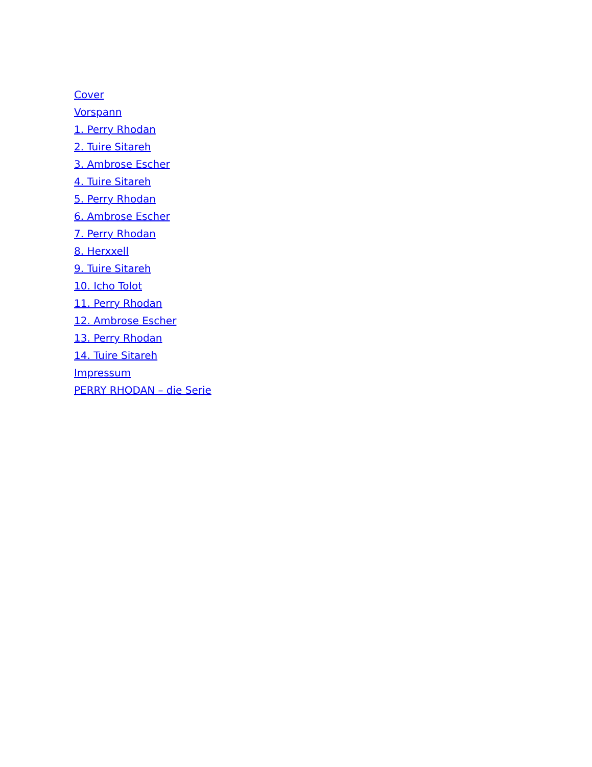Cover
Vorspann
1. Perry Rhodan
2. Tuire Sitareh
3. Ambrose Escher
4. Tuire Sitareh
5. Perry Rhodan
6. Ambrose Escher
7. Perry Rhodan
8. Herxxell
9. Tuire Sitareh
10. Icho Tolot
11. Perry Rhodan
12. Ambrose Escher
13. Perry Rhodan
14. Tuire Sitareh
Impressum
PERRY RHODAN – die Serie